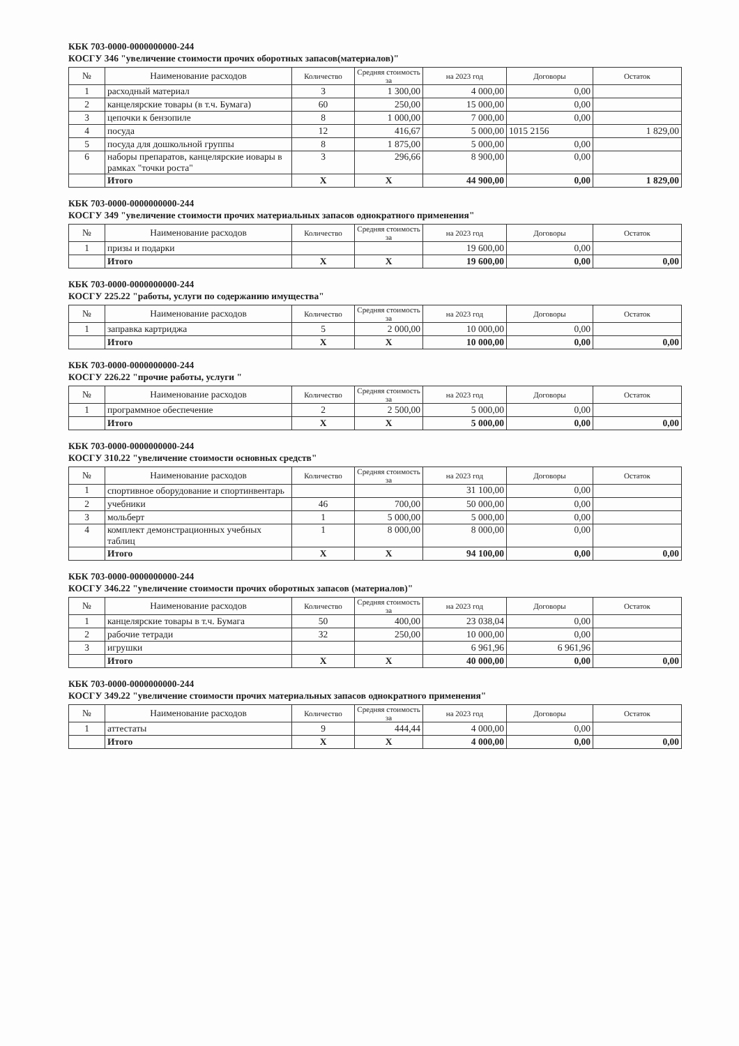КБК 703-0000-0000000000-244
КОСГУ 346 "увеличение стоимости прочих оборотных запасов(материалов)"
| № | Наименование расходов | Количество | Средняя стоимость за | на 2023 год | Договоры | Остаток |
| --- | --- | --- | --- | --- | --- | --- |
| 1 | расходный материал | 3 | 1 300,00 | 4 000,00 | 0,00 | |
| 2 | канцелярские товары (в т.ч. Бумага) | 60 | 250,00 | 15 000,00 | 0,00 | |
| 3 | цепочки к бензопиле | 8 | 1 000,00 | 7 000,00 | 0,00 | |
| 4 | посуда | 12 | 416,67 | 5 000,00 | 1015 2156 | 1 829,00 |
| 5 | посуда для дошкольной группы | 8 | 1 875,00 | 5 000,00 | 0,00 | |
| 6 | наборы препаратов, канцелярские иовары в рамках "точки роста" | 3 | 296,66 | 8 900,00 | 0,00 | |
| | Итого | X | X | 44 900,00 | 0,00 | 1 829,00 |
КБК 703-0000-0000000000-244
КОСГУ 349 "увеличение стоимости прочих материальных запасов однократного применения"
| № | Наименование расходов | Количество | Средняя стоимость за | на 2023 год | Договоры | Остаток |
| --- | --- | --- | --- | --- | --- | --- |
| 1 | призы и подарки | | | 19 600,00 | 0,00 | |
| | Итого | X | X | 19 600,00 | 0,00 | 0,00 |
КБК 703-0000-0000000000-244
КОСГУ 225.22 "работы, услуги по содержанию имущества"
| № | Наименование расходов | Количество | Средняя стоимость за | на 2023 год | Договоры | Остаток |
| --- | --- | --- | --- | --- | --- | --- |
| 1 | заправка картриджа | 5 | 2 000,00 | 10 000,00 | 0,00 | |
| | Итого | X | X | 10 000,00 | 0,00 | 0,00 |
КБК 703-0000-0000000000-244
КОСГУ 226.22 "прочие работы, услуги "
| № | Наименование расходов | Количество | Средняя стоимость за | на 2023 год | Договоры | Остаток |
| --- | --- | --- | --- | --- | --- | --- |
| 1 | программное обеспечение | 2 | 2 500,00 | 5 000,00 | 0,00 | |
| | Итого | X | X | 5 000,00 | 0,00 | 0,00 |
КБК 703-0000-0000000000-244
КОСГУ 310.22 "увеличение стоимости основных средств"
| № | Наименование расходов | Количество | Средняя стоимость за | на 2023 год | Договоры | Остаток |
| --- | --- | --- | --- | --- | --- | --- |
| 1 | спортивное оборудование и спортинвентарь | | | 31 100,00 | 0,00 | |
| 2 | учебники | 46 | 700,00 | 50 000,00 | 0,00 | |
| 3 | мольберт | 1 | 5 000,00 | 5 000,00 | 0,00 | |
| 4 | комплект демонстрационных учебных таблиц | 1 | 8 000,00 | 8 000,00 | 0,00 | |
| | Итого | X | X | 94 100,00 | 0,00 | 0,00 |
КБК 703-0000-0000000000-244
КОСГУ 346.22 "увеличение стоимости прочих оборотных запасов (материалов)"
| № | Наименование расходов | Количество | Средняя стоимость за | на 2023 год | Договоры | Остаток |
| --- | --- | --- | --- | --- | --- | --- |
| 1 | канцелярские товары в т.ч. Бумага | 50 | 400,00 | 23 038,04 | 0,00 | |
| 2 | рабочие тетради | 32 | 250,00 | 10 000,00 | 0,00 | |
| 3 | игрушки | | | 6 961,96 | 6 961,96 | |
| | Итого | X | X | 40 000,00 | 0,00 | 0,00 |
КБК 703-0000-0000000000-244
КОСГУ 349.22 "увеличение стоимости прочих материальных запасов однократного применения"
| № | Наименование расходов | Количество | Средняя стоимость за | на 2023 год | Договоры | Остаток |
| --- | --- | --- | --- | --- | --- | --- |
| 1 | аттестаты | 9 | 444,44 | 4 000,00 | 0,00 | |
| | Итого | X | X | 4 000,00 | 0,00 | 0,00 |